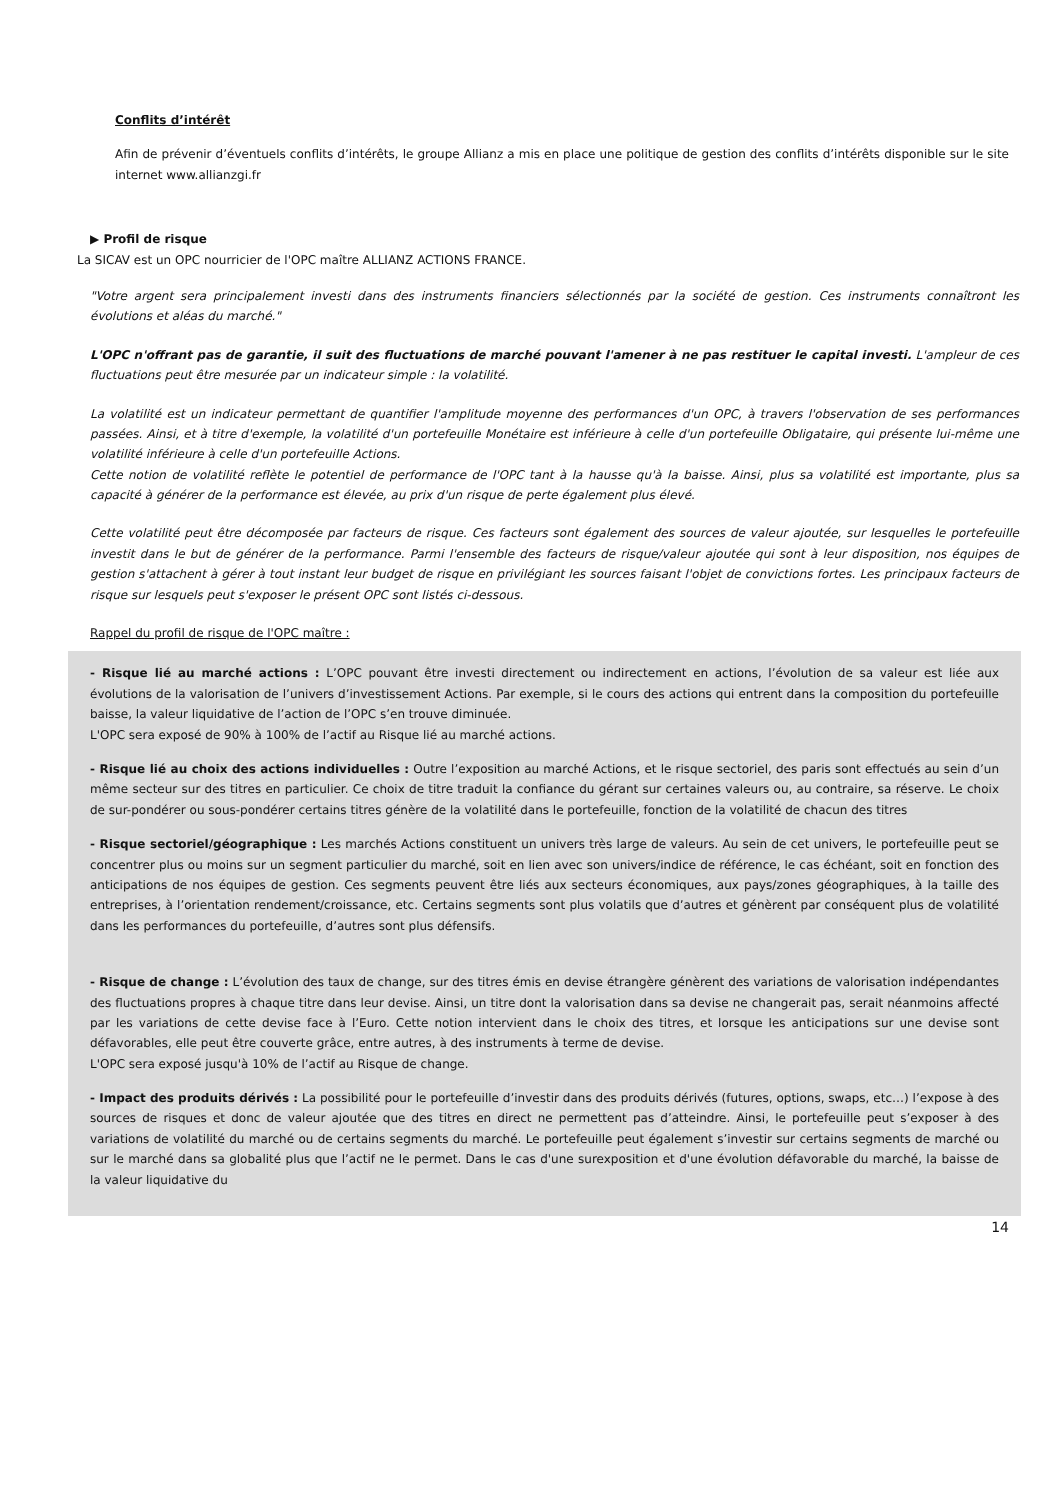Conflits d’intérêt
Afin de prévenir d’éventuels conflits d’intérêts, le groupe Allianz a mis en place une politique de gestion des conflits d’intérêts disponible sur le site internet www.allianzgi.fr
▶ Profil de risque
La SICAV est un OPC nourricier de l'OPC maître ALLIANZ ACTIONS FRANCE.
"Votre argent sera principalement investi dans des instruments financiers sélectionnés par la société de gestion. Ces instruments connaîtront les évolutions et aléas du marché."
L'OPC n'offrant pas de garantie, il suit des fluctuations de marché pouvant l'amener à ne pas restituer le capital investi. L'ampleur de ces fluctuations peut être mesurée par un indicateur simple : la volatilité.
La volatilité est un indicateur permettant de quantifier l'amplitude moyenne des performances d'un OPC, à travers l'observation de ses performances passées. Ainsi, et à titre d'exemple, la volatilité d'un portefeuille Monétaire est inférieure à celle d'un portefeuille Obligataire, qui présente lui-même une volatilité inférieure à celle d'un portefeuille Actions.
Cette notion de volatilité reflète le potentiel de performance de l'OPC tant à la hausse qu'à la baisse. Ainsi, plus sa volatilité est importante, plus sa capacité à générer de la performance est élevée, au prix d'un risque de perte également plus élevé.
Cette volatilité peut être décomposée par facteurs de risque. Ces facteurs sont également des sources de valeur ajoutée, sur lesquelles le portefeuille investit dans le but de générer de la performance. Parmi l'ensemble des facteurs de risque/valeur ajoutée qui sont à leur disposition, nos équipes de gestion s'attachent à gérer à tout instant leur budget de risque en privilégiant les sources faisant l'objet de convictions fortes. Les principaux facteurs de risque sur lesquels peut s'exposer le présent OPC sont listés ci-dessous.
Rappel du profil de risque de l'OPC maître :
- Risque lié au marché actions : L’OPC pouvant être investi directement ou indirectement en actions, l’évolution de sa valeur est liée aux évolutions de la valorisation de l’univers d’investissement Actions. Par exemple, si le cours des actions qui entrent dans la composition du portefeuille baisse, la valeur liquidative de l’action de l’OPC s’en trouve diminuée.
L'OPC sera exposé de 90% à 100% de l’actif au Risque lié au marché actions.
- Risque lié au choix des actions individuelles : Outre l’exposition au marché Actions, et le risque sectoriel, des paris sont effectués au sein d’un même secteur sur des titres en particulier. Ce choix de titre traduit la confiance du gérant sur certaines valeurs ou, au contraire, sa réserve. Le choix de sur-pondérer ou sous-pondérer certains titres génère de la volatilité dans le portefeuille, fonction de la volatilité de chacun des titres
- Risque sectoriel/géographique : Les marchés Actions constituent un univers très large de valeurs. Au sein de cet univers, le portefeuille peut se concentrer plus ou moins sur un segment particulier du marché, soit en lien avec son univers/indice de référence, le cas échéant, soit en fonction des anticipations de nos équipes de gestion. Ces segments peuvent être liés aux secteurs économiques, aux pays/zones géographiques, à la taille des entreprises, à l’orientation rendement/croissance, etc. Certains segments sont plus volatils que d’autres et génèrent par conséquent plus de volatilité dans les performances du portefeuille, d’autres sont plus défensifs.
- Risque de change : L’évolution des taux de change, sur des titres émis en devise étrangère génèrent des variations de valorisation indépendantes des fluctuations propres à chaque titre dans leur devise. Ainsi, un titre dont la valorisation dans sa devise ne changerait pas, serait néanmoins affecté par les variations de cette devise face à l’Euro. Cette notion intervient dans le choix des titres, et lorsque les anticipations sur une devise sont défavorables, elle peut être couverte grâce, entre autres, à des instruments à terme de devise.
L'OPC sera exposé jusqu'à 10% de l’actif au Risque de change.
- Impact des produits dérivés : La possibilité pour le portefeuille d’investir dans des produits dérivés (futures, options, swaps, etc…) l’expose à des sources de risques et donc de valeur ajoutée que des titres en direct ne permettent pas d’atteindre. Ainsi, le portefeuille peut s’exposer à des variations de volatilité du marché ou de certains segments du marché. Le portefeuille peut également s’investir sur certains segments de marché ou sur le marché dans sa globalité plus que l’actif ne le permet. Dans le cas d'une surexposition et d'une évolution défavorable du marché, la baisse de la valeur liquidative du
14